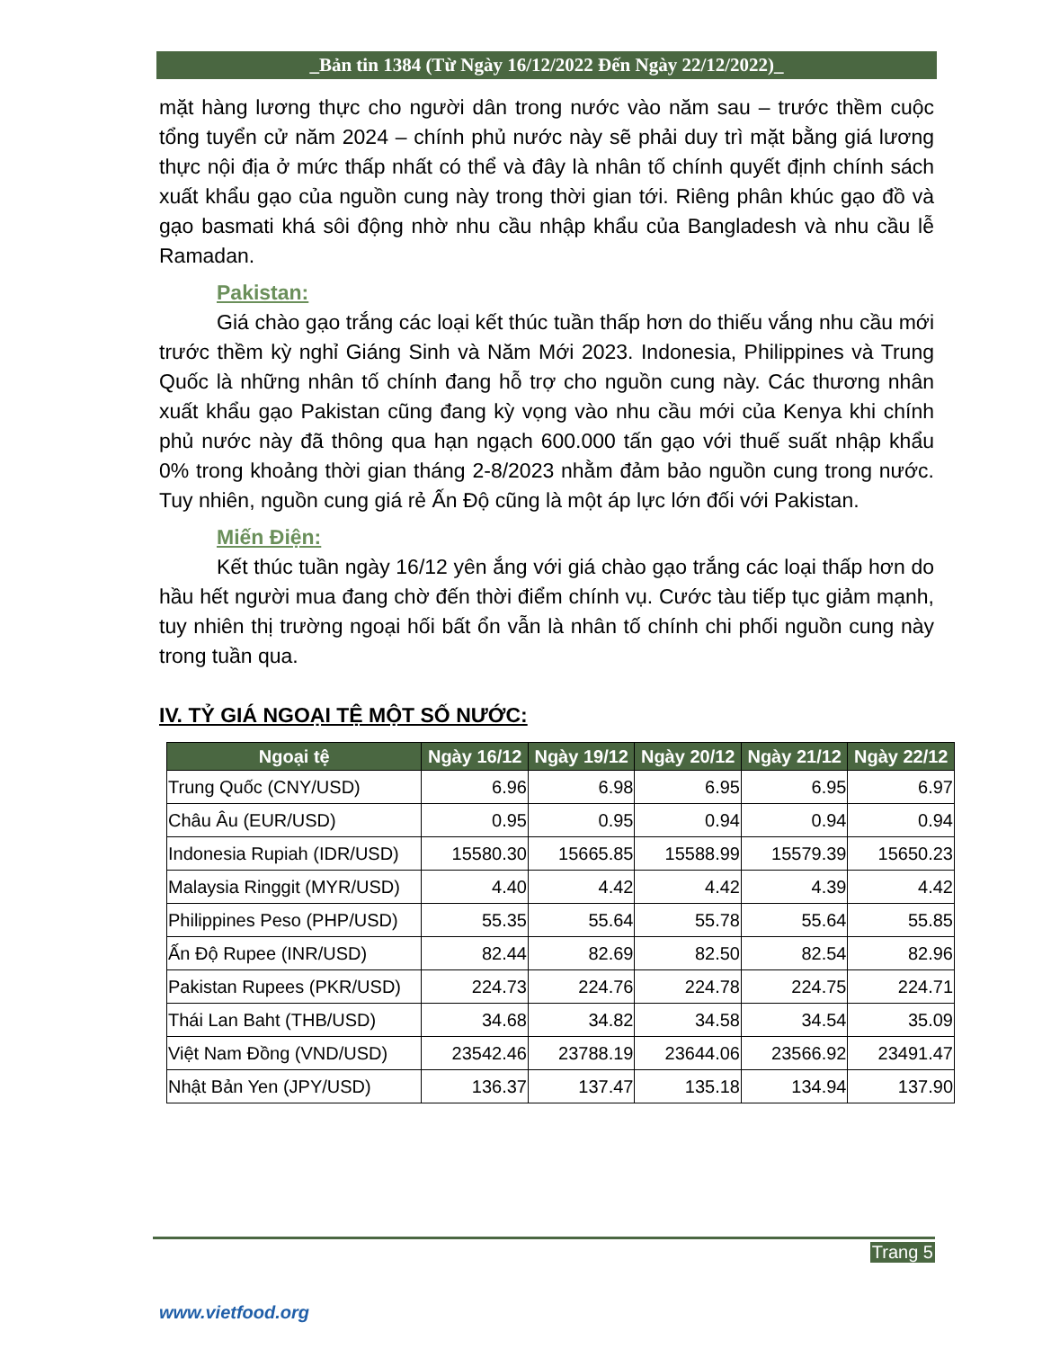_Bản tin 1384 (Từ Ngày 16/12/2022 Đến Ngày 22/12/2022)_
mặt hàng lương thực cho người dân trong nước vào năm sau – trước thềm cuộc tổng tuyển cử năm 2024 – chính phủ nước này sẽ phải duy trì mặt bằng giá lương thực nội địa ở mức thấp nhất có thể và đây là nhân tố chính quyết định chính sách xuất khẩu gạo của nguồn cung này trong thời gian tới. Riêng phân khúc gạo đồ và gạo basmati khá sôi động nhờ nhu cầu nhập khẩu của Bangladesh và nhu cầu lễ Ramadan.
Pakistan:
Giá chào gạo trắng các loại kết thúc tuần thấp hơn do thiếu vắng nhu cầu mới trước thềm kỳ nghỉ Giáng Sinh và Năm Mới 2023. Indonesia, Philippines và Trung Quốc là những nhân tố chính đang hỗ trợ cho nguồn cung này. Các thương nhân xuất khẩu gạo Pakistan cũng đang kỳ vọng vào nhu cầu mới của Kenya khi chính phủ nước này đã thông qua hạn ngạch 600.000 tấn gạo với thuế suất nhập khẩu 0% trong khoảng thời gian tháng 2-8/2023 nhằm đảm bảo nguồn cung trong nước. Tuy nhiên, nguồn cung giá rẻ Ấn Độ cũng là một áp lực lớn đối với Pakistan.
Miến Điện:
Kết thúc tuần ngày 16/12 yên ắng với giá chào gạo trắng các loại thấp hơn do hầu hết người mua đang chờ đến thời điểm chính vụ. Cước tàu tiếp tục giảm mạnh, tuy nhiên thị trường ngoại hối bất ổn vẫn là nhân tố chính chi phối nguồn cung này trong tuần qua.
IV. TỶ GIÁ NGOẠI TỆ MỘT SỐ NƯỚC:
| Ngoại tệ | Ngày 16/12 | Ngày 19/12 | Ngày 20/12 | Ngày 21/12 | Ngày 22/12 |
| --- | --- | --- | --- | --- | --- |
| Trung Quốc (CNY/USD) | 6.96 | 6.98 | 6.95 | 6.95 | 6.97 |
| Châu Âu (EUR/USD) | 0.95 | 0.95 | 0.94 | 0.94 | 0.94 |
| Indonesia Rupiah (IDR/USD) | 15580.30 | 15665.85 | 15588.99 | 15579.39 | 15650.23 |
| Malaysia Ringgit (MYR/USD) | 4.40 | 4.42 | 4.42 | 4.39 | 4.42 |
| Philippines Peso (PHP/USD) | 55.35 | 55.64 | 55.78 | 55.64 | 55.85 |
| Ấn Độ Rupee (INR/USD) | 82.44 | 82.69 | 82.50 | 82.54 | 82.96 |
| Pakistan Rupees (PKR/USD) | 224.73 | 224.76 | 224.78 | 224.75 | 224.71 |
| Thái Lan Baht (THB/USD) | 34.68 | 34.82 | 34.58 | 34.54 | 35.09 |
| Việt Nam Đồng (VND/USD) | 23542.46 | 23788.19 | 23644.06 | 23566.92 | 23491.47 |
| Nhật Bản Yen (JPY/USD) | 136.37 | 137.47 | 135.18 | 134.94 | 137.90 |
Trang 5
www.vietfood.org